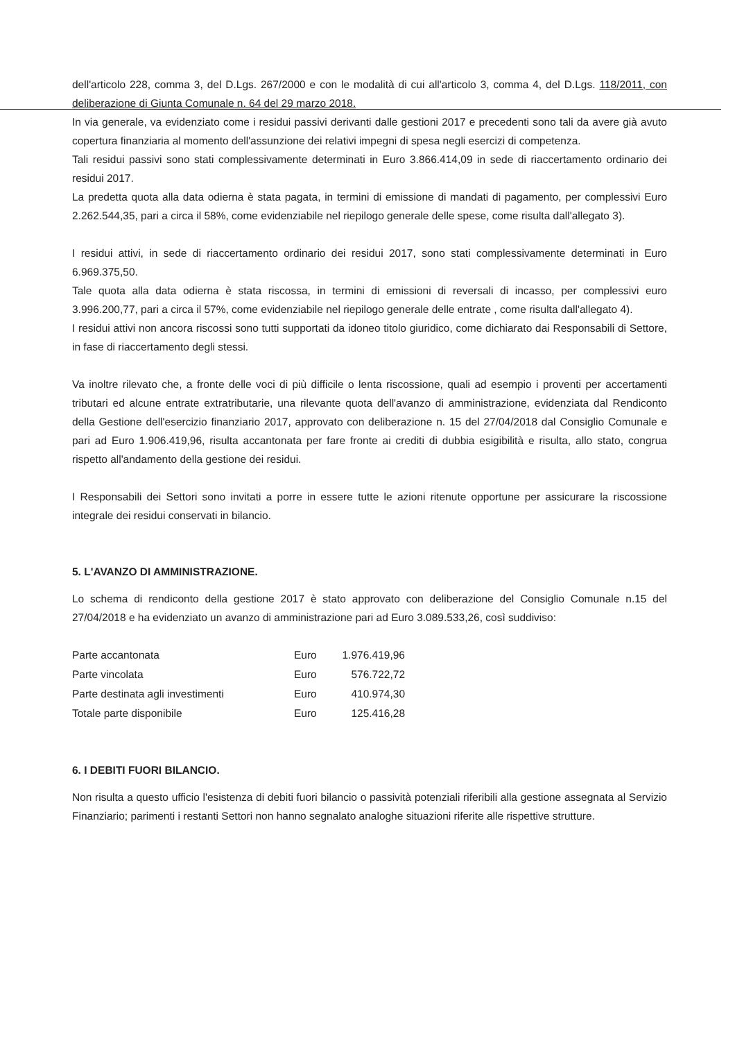dell'articolo 228, comma 3, del D.Lgs. 267/2000 e con le modalità di cui all'articolo 3, comma 4, del D.Lgs. 118/2011, con deliberazione di Giunta Comunale n. 64 del 29 marzo 2018.
In via generale, va evidenziato come i residui passivi derivanti dalle gestioni 2017 e precedenti sono tali da avere già avuto copertura finanziaria al momento dell'assunzione dei relativi impegni di spesa negli esercizi di competenza.
Tali residui passivi sono stati complessivamente determinati in Euro 3.866.414,09 in sede di riaccertamento ordinario dei residui 2017.
La predetta quota alla data odierna è stata pagata, in termini di emissione di mandati di pagamento, per complessivi Euro 2.262.544,35, pari a circa il 58%, come evidenziabile nel riepilogo generale delle spese, come risulta dall'allegato 3).
I residui attivi, in sede di riaccertamento ordinario dei residui 2017, sono stati complessivamente determinati in Euro 6.969.375,50.
Tale quota alla data odierna è stata riscossa, in termini di emissioni di reversali di incasso, per complessivi euro 3.996.200,77, pari a circa il 57%, come evidenziabile nel riepilogo generale delle entrate , come risulta dall'allegato 4).
I residui attivi non ancora riscossi sono tutti supportati da idoneo titolo giuridico, come dichiarato dai Responsabili di Settore, in fase di riaccertamento degli stessi.
Va inoltre rilevato che, a fronte delle voci di più difficile o lenta riscossione, quali ad esempio i proventi per accertamenti tributari ed alcune entrate extratributarie, una rilevante quota dell'avanzo di amministrazione, evidenziata dal Rendiconto della Gestione dell'esercizio finanziario 2017, approvato con deliberazione n. 15 del 27/04/2018 dal Consiglio Comunale e pari ad Euro 1.906.419,96, risulta accantonata per fare fronte ai crediti di dubbia esigibilità e risulta, allo stato, congrua rispetto all'andamento della gestione dei residui.
I Responsabili dei Settori sono invitati a porre in essere tutte le azioni ritenute opportune per assicurare la riscossione integrale dei residui conservati in bilancio.
5. L'AVANZO DI AMMINISTRAZIONE.
Lo schema di rendiconto della gestione 2017 è stato approvato con deliberazione del Consiglio Comunale n.15 del 27/04/2018 e ha evidenziato un avanzo di amministrazione pari ad Euro 3.089.533,26, così suddiviso:
| Parte accantonata | Euro | 1.976.419,96 |
| Parte vincolata | Euro | 576.722,72 |
| Parte destinata agli investimenti | Euro | 410.974,30 |
| Totale parte disponibile | Euro | 125.416,28 |
6. I DEBITI FUORI BILANCIO.
Non risulta a questo ufficio l'esistenza di debiti fuori bilancio o passività potenziali riferibili alla gestione assegnata al Servizio Finanziario; parimenti i restanti Settori non hanno segnalato analoghe situazioni riferite alle rispettive strutture.